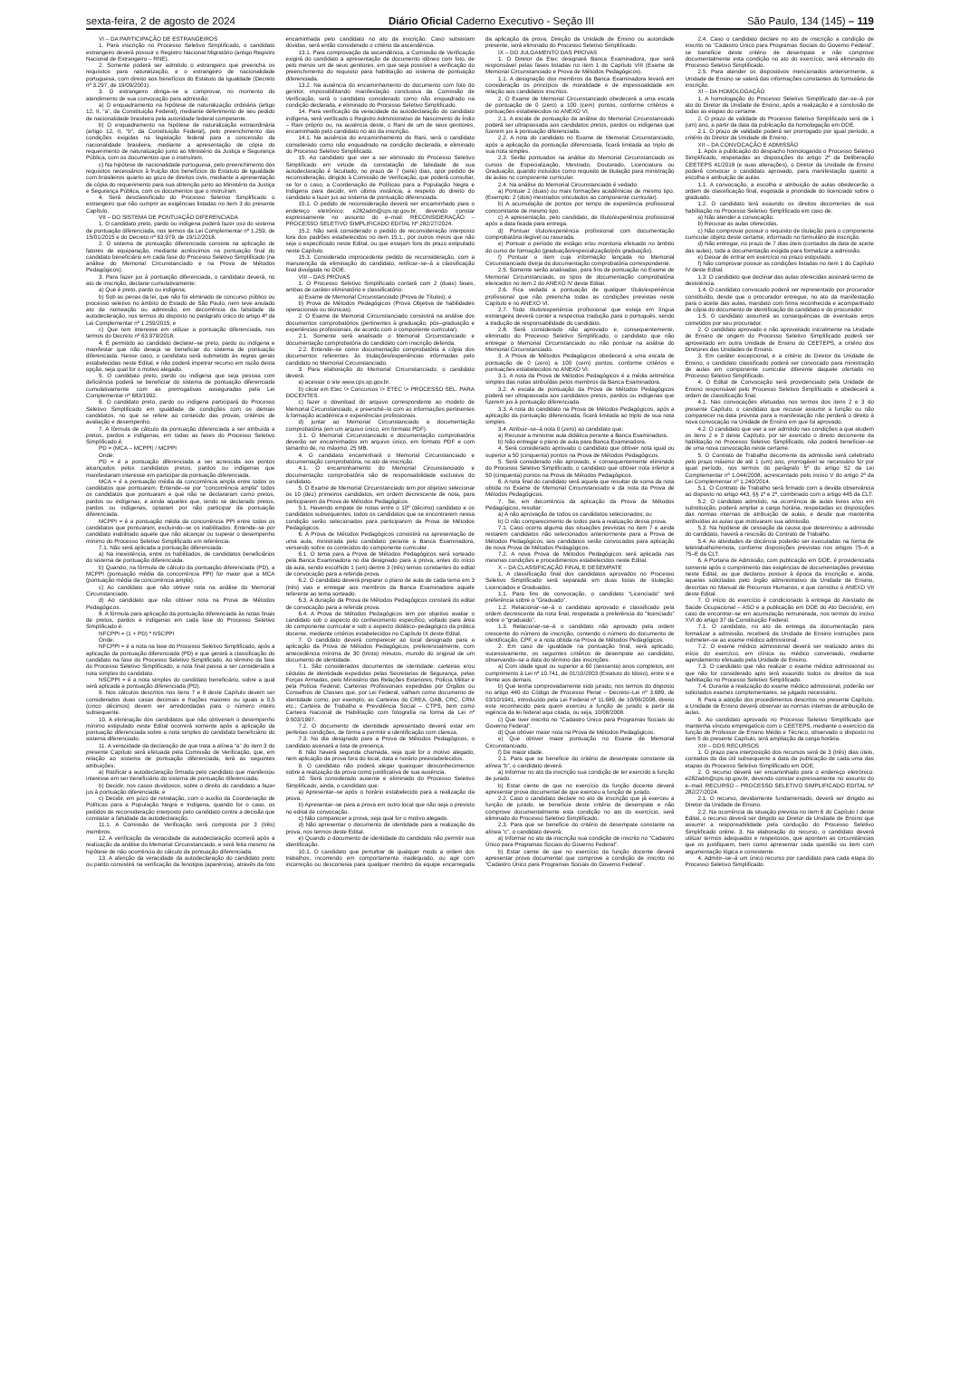sexta-feira, 2 de agosto de 2024 Diário Oficial Caderno Executivo - Seção III São Paulo, 134 (145) – 119
VI – DA PARTICIPAÇÃO DE ESTRANGEIROS
1. Para inscrição no Processo Seletivo Simplificado, o candidato estrangeiro deverá possuir o Registro Nacional Migratório (antigo Registro Nacional de Estrangeiro – RNE).
2. Somente poderá ser admitido o estrangeiro que preencha os requisitos para naturalização, e o estrangeiro de nacionalidade portuguesa, com direito aos benefícios do Estatuto da Igualdade (Decreto nº 3.297, de 19/09/2001).
3. O estrangeiro obriga–se a comprovar, no momento do atendimento de sua convocação para admissão:
a) O enquadramento na hipótese de naturalização ordinária (artigo 12, II, “a”, da Constituição Federal), mediante deferimento de seu pedido de nacionalidade brasileira pela autoridade federal competente.
b) O enquadramento na hipótese de naturalização extraordinária (artigo 12, II, “b”, da Constituição Federal), pelo preenchimento das condições exigidas na legislação federal para a concessão da nacionalidade brasileira, mediante a apresentação de cópia do requerimento de naturalização junto ao Ministério da Justiça e Segurança Pública, com os documentos que o instruíram.
c) Na hipótese de nacionalidade portuguesa, pelo preenchimento dos requisitos necessários à fruição dos benefícios do Estatuto de Igualdade com brasileiros quanto ao gozo de direitos civis, mediante a apresentação de cópia do requerimento para sua obtenção junto ao Ministério da Justiça e Segurança Pública, com os documentos que o instruíram.
4. Será desclassificado do Processo Seletivo Simplificado o estrangeiro que não cumprir as exigências listadas no item 3 do presente Capítulo.
VII – DO SISTEMA DE PONTUAÇÃO DIFERENCIADA
1. O candidato preto, pardo ou indígena poderá fazer uso do sistema de pontuação diferenciada, nos termos da Lei Complementar nº 1.259, de 15/01/2015 e do Decreto nº 63.979, de 19/12/2018.
2. O sistema de pontuação diferenciada consiste na aplicação de fatores de equiparação, mediante acréscimos na pontuação final do candidato beneficiário em cada fase do Processo Seletivo Simplificado (na análise do Memorial Circunstanciado e na Prova de Métodos Pedagógicos).
3. Para fazer jus à pontuação diferenciada, o candidato deverá, no ato de inscrição, declarar cumulativamente:
a) Que é preto, pardo ou indígena;
b) Sob as penas da lei, que não foi eliminado de concurso público ou processo seletivo no âmbito do Estado de São Paulo, nem teve anulado ato de nomeação ou admissão, em decorrência da falsidade da autodeclaração, nos termos do disposto no parágrafo único do artigo 4º da Lei Complementar nº 1.259/2015; e
c) Que tem interesse em utilizar a pontuação diferenciada, nos termos do Decreto nº 63.979/2018.
4. É permitido ao candidato declarar–se preto, pardo ou indígena e manifestar que não deseja se beneficiar do sistema de pontuação diferenciada. Nesse caso, o candidato será submetido às regras gerais estabelecidas neste Edital, e não poderá impetrar recurso em razão desta opção, seja qual for o motivo alegado.
5. O candidato preto, pardo ou indígena que seja pessoa com deficiência poderá se beneficiar do sistema de pontuação diferenciada cumulativamente com as prerrogativas asseguradas pela Lei Complementar nº 683/1992.
6. O candidato preto, pardo ou indígena participará do Processo Seletivo Simplificado em igualdade de condições com os demais candidatos, no que se refere ao conteúdo das provas, critérios de avaliação e desempenho.
7. A fórmula de cálculo da pontuação diferenciada a ser atribuída a pretos, pardos e indígenas, em todas as fases do Processo Seletivo Simplificado é:
PD = (MCA – MCPPI) / MCPPI
Onde:
PD = é a pontuação diferenciada a ser acrescida aos pontos alcançados pelos candidatos pretos, pardos ou indígenas que manifestaram interesse em participar da pontuação diferenciada.
MCA = é a pontuação média da concorrência ampla entre todos os candidatos que pontuaram. Entende–se por “concorrência ampla” todos os candidatos que pontuaram e que não se declararam como pretos, pardos ou indígenas, e ainda aqueles que, tendo se declarado pretos, pardos ou indígenas, optaram por não participar da pontuação diferenciada.
MCPPI = é a pontuação média da concorrência PPI entre todos os candidatos que pontuaram, excluindo–se os inabilitados. Entende–se por candidato inabilitado aquele que não alcançar ou superar o desempenho mínimo do Processo Seletivo Simplificado em referência.
7.1. Não será aplicada a pontuação diferenciada:
a) Na inexistência, entre os habilitados, de candidatos beneficiários do sistema de pontuação diferenciada.
b) Quando, na fórmula de cálculo da pontuação diferenciada (PD), a MCPPI (pontuação média da concorrência PPI) for maior que a MCA (pontuação média da concorrência ampla).
c) Ao candidato que não obtiver nota na análise do Memorial Circunstanciado.
d) Ao candidato que não obtiver nota na Prova de Métodos Pedagógicos.
8. A fórmula para aplicação da pontuação diferenciada às notas finais de pretos, pardos e indígenas em cada fase do Processo Seletivo Simplificado é:
NFCPPI = (1 + PD) * NSCPPI
Onde:
NFCPPI = é a nota na fase do Processo Seletivo Simplificado, após a aplicação da pontuação diferenciada (PD) e que gerará a classificação do candidato na fase do Processo Seletivo Simplificado. Ao término da fase do Processo Seletivo Simplificado, a nota final passa a ser considerada a nota simples do candidato.
NSCPPI = é a nota simples do candidato beneficiário, sobre a qual será aplicada a pontuação diferenciada (PD).
9. Nos cálculos descritos nos itens 7 e 8 deste Capítulo devem ser considerados duas casas decimais e frações maiores ou iguais a 0,5 (cinco décimos) devem ser arredondadas para o número inteiro subsequente.
10. A eliminação dos candidatos que não obtiveram o desempenho mínimo estipulado neste Edital ocorrerá somente após a aplicação da pontuação diferenciada sobre a nota simples do candidato beneficiário do sistema diferenciado.
11. A veracidade da declaração de que trata a alínea “a” do item 3 do presente Capítulo será efetuada pela Comissão de Verificação, que, em relação ao sistema de pontuação diferenciada, terá as seguintes atribuições:
a) Ratificar a autodeclaração firmada pelo candidato que manifestou interesse em ser beneficiário do sistema de pontuação diferenciada;
b) Decidir, nos casos duvidosos, sobre o direito do candidato a fazer jus à pontuação diferenciada; e
c) Decidir, em juízo de retratação, com o auxílio da Coordenação de Políticas para a População Negra e Indígena, quando for o caso, os pedidos de reconsideração interposto pelo candidato contra a decisão que constatar a falsidade da autodeclaração.
11.1. A Comissão de Verificação será composta por 3 (três) membros.
12. A verificação da veracidade da autodeclaração ocorrerá após a realização da análise do Memorial Circunstanciado, e será feita mesmo na hipótese de não ocorrência do cálculo da pontuação diferenciada.
13. A aferição da veracidade da autodeclaração do candidato preto ou pardo consistirá na verificação da fenotipia (aparência), através da foto encaminhada pelo candidato no ato da inscrição. Caso subsistam dúvidas, será então considerado o critério da ascendência.
13.1. Para comprovação da ascendência, a Comissão de Verificação exigirá do candidato a apresentação de documento idôneo com foto, de pelo menos um de seus genitores, em que seja possível a verificação do preenchimento do requisito para habilitação ao sistema de pontuação diferenciada.
13.2. Na ausência do encaminhamento do documento com foto do genitor, impossibilitando manifestação conclusiva da Comissão de Verificação, será o candidato considerado como não enquadrado na condição declarada, e eliminado do Processo Seletivo Simplificado.
14. Para verificação da veracidade da autodeclaração do candidato indígena, será verificado o Registro Administrativo de Nascimento do Índio – Rani próprio ou, na ausência deste, o Rani de um de seus genitores, encaminhado pelo candidato no ato da inscrição.
14.1. Na ausência do encaminhamento do Rani, será o candidato considerado como não enquadrado na condição declarada, e eliminado do Processo Seletivo Simplificado.
15. Ao candidato que vier a ser eliminado do Processo Seletivo Simplificado em virtude da constatação de falsidade de sua autodeclaração é facultado, no prazo de 7 (sete) dias, opor pedido de reconsideração, dirigido à Comissão de Verificação, que poderá consultar, se for o caso, a Coordenação de Políticas para a População Negra e Indígena para decidir, em última instância, a respeito do direito do candidato a fazer jus ao sistema de pontuação diferenciada.
15.1. O pedido de reconsideração deverá ser encaminhado para o endereço eletrônico: e282adm@cps.sp.gov.br, devendo constar expressamente no assunto do e–mail: RECONSIDERAÇÃO – PROCESSO SELETIVO SIMPLIFICADO EDITAL Nº 282/27/2024.
15.2. Não será considerado o pedido de reconsideração interposto fora dos padrões estabelecidos no item 15.1., por outros meios que não seja o especificado neste Edital, ou que estejam fora do prazo estipulado neste Capítulo.
15.3. Considerado improcedente pedido de reconsideração, com a manutenção da eliminação do candidato, retificar–se–á a classificação final divulgada no DOE.
VIII – DAS PROVAS
1. O Processo Seletivo Simplificado contará com 2 (duas) fases, ambas de caráter eliminatório e classificatório:
a) Exame de Memorial Circunstanciado (Prova de Títulos); e
b) Prova de Métodos Pedagógicos (Prova Objetiva de habilidades operacionais ou técnicas).
2. O Exame de Memorial Circunstanciado consistirá na análise dos documentos comprobatórios (pertinentes à graduação, pós–graduação e experiências profissionais, de acordo com o componente curricular).
2.1. Somente será analisado o Memorial Circunstanciado e documentação comprobatória do candidato com inscrição deferida.
2.2. Entende–se como documentação comprobatória a cópia dos documentos referentes às titulações/experiências informadas pelo candidato no Memorial Circunstanciado.
3. Para elaboração do Memorial Circunstanciado, o candidato deverá:
a) acessar o site www.cps.sp.gov.br.
b) clicar em Etec \> Concursos \> ETEC \> PROCESSO SEL. PARA DOCENTES.
c) fazer o download do arquivo correspondente ao modelo de Memorial Circunstanciado, e preenchê–lo com as informações pertinentes à formação acadêmica e experiências profissionais.
d) juntar ao Memorial Circunstanciado a documentação comprobatória (em um arquivo único, em formato PDF).
3.1. O Memorial Circunstanciado e documentação comprobatória deverão ser encaminhados em arquivo único, em formato PDF e com tamanho de, no máximo, 25 MB.
4. O candidato encaminhará o Memorial Circunstanciado e documentação comprobatória, no ato da inscrição.
4.1. O encaminhamento do Memorial Circunstanciado e documentação comprobatória são de responsabilidade exclusiva do candidato.
5. O Exame de Memorial Circunstanciado tem por objetivo selecionar os 10 (dez) primeiros candidatos, em ordem decrescente de nota, para participarem da Prova de Métodos Pedagógicos.
5.1. Havendo empate de notas entre o 10º (décimo) candidato e os candidatos subsequentes, todos os candidatos que se encontrarem nessa condição serão selecionados para participarem da Prova de Métodos Pedagógicos.
6. A Prova de Métodos Pedagógicos consistirá na apresentação de uma aula, ministrada pelo candidato perante a Banca Examinadora, versando sobre os conteúdos do componente curricular.
6.1. O tema para a Prova de Métodos Pedagógicos será sorteado pela Banca Examinadora no dia designado para a prova, antes do início da aula, sendo escolhido 1 (um) dentre 3 (três) temas constantes do edital de convocação para a referida prova.
6.2. O candidato deverá preparar o plano de aula de cada tema em 3 (três) vias e entregar aos membros da Banca Examinadora aquele referente ao tema sorteado.
6.3. A duração da Prova de Métodos Pedagógicos constará do edital de convocação para a referida prova.
6.4. A Prova de Métodos Pedagógicos tem por objetivo avaliar o candidato sob o aspecto do conhecimento específico, voltado para área do componente curricular e sob o aspecto didático–pedagógico da prática docente, mediante critérios estabelecidos no Capítulo IX deste Edital.
7. O candidato deverá comparecer ao local designado para a aplicação da Prova de Métodos Pedagógicos, preferencialmente, com antecedência mínima de 30 (trinta) minutos, munido do original de um documento de identidade.
7.1. São considerados documentos de identidade: carteiras e/ou cédulas de identidade expedidas pelas Secretarias de Segurança, pelas Forças Armadas, pelo Ministério das Relações Exteriores, Polícia Militar e pela Polícia Federal; Carteiras Profissionais expedidas por Órgãos ou Conselhos de Classes que, por Lei Federal, valham como documento de identidade como, por exemplo, as Carteiras do CREA, OAB, CRC, CRM etc.; Carteira de Trabalho e Previdência Social – CTPS, bem como Carteira Nacional de Habilitação com fotografia na forma da Lei nº 9.503/1997.
7.2. O documento de identidade apresentado deverá estar em perfeitas condições, de forma a permitir a identificação com clareza.
7.3. No dia designado para a Prova de Métodos Pedagógicos, o candidato assinará a lista de presença.
8. Não haverá segunda chamada, seja qual for o motivo alegado, nem aplicação da prova fora do local, data e horário preestabelecidos.
9. O candidato não poderá alegar quaisquer desconhecimentos sobre a realização da prova como justificativa de sua ausência.
10. Será considerado ausente e eliminado do Processo Seletivo Simplificado, ainda, o candidato que:
a) Apresentar–se após o horário estabelecido para a realização da prova.
b) Apresentar–se para a prova em outro local que não seja o previsto no edital de convocação.
c) Não comparecer a prova, seja qual for o motivo alegado.
d) Não apresentar o documento de identidade para a realização da prova, nos termos deste Edital.
e) Quando o documento de identidade do candidato não permitir sua identificação.
10.1. O candidato que perturbar de qualquer modo a ordem dos trabalhos, incorrendo em comportamento inadequado, ou agir com incorreção ou descortesia para qualquer membro da equipe encarregada da aplicação da prova, Direção da Unidade de Ensino ou autoridade presente, será eliminado do Processo Seletivo Simplificado.
IX – DO JULGAMENTO DAS PROVAS
1. O Diretor da Etec designará Banca Examinadora, que será responsável pelas fases listadas no item 1 do Capítulo VIII (Exame de Memorial Circunstanciado e Prova de Métodos Pedagógicos).
1.1. A designação dos membros da Banca Examinadora levará em consideração os princípios de moralidade e de impessoalidade em relação aos candidatos inscritos.
2. O Exame de Memorial Circunstanciado obedecerá a uma escala de pontuação de 0 (zero) a 100 (cem) pontos, conforme critérios e pontuações estabelecidos no ANEXO VI.
2.1. A escala de pontuação da análise do Memorial Circunstanciado poderá ser ultrapassada aos candidatos pretos, pardos ou indígenas que fizerem jus à pontuação diferenciada.
2.2. A nota do candidato no Exame de Memorial Circunstanciado, após a aplicação da pontuação diferenciada, ficará limitada ao triplo de sua nota simples.
2.3. Serão pontuados na análise do Memorial Circunstanciado os cursos de Especialização, Mestrado, Doutorado, Licenciatura ou Graduação, quando incluídos como requisito de titulação para ministração de aulas no componente curricular.
2.4. Na análise do Memorial Circunstanciado é vedado:
a) Pontuar 2 (duas) ou mais formações acadêmicas de mesmo tipo. (Exemplo: 2 (dois) mestrados vinculados ao componente curricular).
b) A acumulação de pontos por tempo de experiência profissional concomitante de mesmo tipo.
c) A apresentação, pelo candidato, de título/experiência profissional após a data fixada para entrega.
d) Pontuar título/experiência profissional com documentação comprobatória ilegível ou rasurada.
e) Pontuar o período de estágio e/ou monitoria efetuado no âmbito do curso de formação (graduação/especialização/pós graduação).
f) Pontuar o item cuja informação lançada no Memorial Circunstanciado divirja da documentação comprobatória correspondente.
2.5. Somente serão analisadas, para fins de pontuação no Exame de Memorial Circunstanciado, os tipos de documentação comprobatória elencados no item 2 do ANEXO IV deste Edital.
2.6. Fica vedada a pontuação de qualquer título/experiência profissional que não preencha todas as condições previstas neste Capítulo e no ANEXO VI.
2.7. Todo título/experiência profissional que esteja em língua estrangeira deverá conter a respectiva tradução para o português, sendo a tradução de responsabilidade do candidato.
2.8. Será considerado não aprovado e, consequentemente, eliminado do Processo Seletivo Simplificado, o candidato que não entregar o Memorial Circunstanciado ou não pontuar na análise do Memorial Circunstanciado.
3. A Prova de Métodos Pedagógicos obedecerá a uma escala de pontuação de 0 (zero) a 100 (cem) pontos, conforme critérios e pontuações estabelecidos no ANEXO VI.
3.1. A nota da Prova de Métodos Pedagógicos é a média aritmética simples das notas atribuídas pelos membros da Banca Examinadora.
3.2. A escala de pontuação da Prova de Métodos Pedagógicos poderá ser ultrapassada aos candidatos pretos, pardos ou indígenas que fizerem jus à pontuação diferenciada.
3.3. A nota do candidato na Prova de Métodos Pedagógicos, após a aplicação da pontuação diferenciada, ficará limitada ao triplo de sua nota simples.
3.4. Atribuir–se–á nota 0 (zero) ao candidato que:
a) Recusar a ministrar aula didática perante a Banca Examinadora.
b) Não entregar o plano de aula para Banca Examinadora.
4. Será considerado aprovado o candidato que obtiver nota igual ou superior a 50 (cinquenta) pontos na Prova de Métodos Pedagógicos.
5. Será considerado não aprovado, e consequentemente eliminado do Processo Seletivo Simplificado, o candidato que obtiver nota inferior a 50 (cinquenta) pontos na Prova de Métodos Pedagógicos.
6. A nota final do candidato será aquela que resultar da soma da nota obtida no Exame de Memorial Circunstanciado e da nota da Prova de Métodos Pedagógicos.
7. Se, em decorrência da aplicação da Prova de Métodos Pedagógicos, resultar:
a) A não aprovação de todos os candidatos selecionados; ou
b) O não comparecimento de todos para a realização dessa prova.
7.1. Caso ocorra alguma das situações previstas no item 7 e ainda restarem candidatos não selecionados anteriormente para a Prova de Métodos Pedagógicos, tais candidatos serão convocados para aplicação de nova Prova de Métodos Pedagógicos.
7.2. A nova Prova de Métodos Pedagógicos será aplicada nas mesmas condições e procedimentos estabelecidos neste Edital.
X – DA CLASSIFICAÇÃO FINAL E DESEMPATE
1. A classificação final dos candidatos aprovados no Processo Seletivo Simplificado será separada em duas listas de titulação: Licenciados e Graduados.
1.1. Para fins de convocação, o candidato “Licenciado” terá preferência sobre o “Graduado”.
1.2. Relacionar–se–á o candidato aprovado e classificado pela ordem decrescente da nota final, respeitada a preferência do “licenciado” sobre o “graduado”.
1.3. Relacionar–se–á o candidato não aprovado pela ordem crescente do número de inscrição, contendo o número do documento de identificação, CPF, e a nota obtida na Prova de Métodos Pedagógicos.
2. Em caso de igualdade na pontuação final, será aplicado, sucessivamente, os seguintes critérios de desempate ao candidato, observando–se a data do término das inscrições:
a) Com idade igual ou superior a 60 (sessenta) anos completos, em cumprimento à Lei nº 10.741, de 01/10/2003 (Estatuto do Idoso), entre si e frente aos demais.
b) Que tenha comprovadamente sido jurado, nos termos do disposto no artigo 440 do Código de Processo Penal – Decreto–Lei nº 3.689, de 03/10/1941, introduzido pela Lei Federal nº 11.689, de 10/06/2008, direito este reconhecido para quem exerceu a função de jurado a partir da vigência da lei federal aqui citada, ou seja, 10/08/2008.
c) Que tiver inscrito no “Cadastro Único para Programas Sociais do Governo Federal”.
d) Que obtiver maior nota na Prova de Métodos Pedagógicos.
e) Que obtiver maior pontuação no Exame de Memorial Circunstanciado.
f) De maior idade.
2.1. Para que se beneficie do critério de desempate constante da alínea “b”, o candidato deverá:
a) Informar no ato da inscrição sua condição de ter exercido a função de jurado.
b) Estar ciente de que no exercício da função docente deverá apresentar prova documental de que exerceu a função de jurado.
2.2. Caso o candidato declare no ato de inscrição que já exerceu a função de jurado, se beneficie deste critério de desempate e não comprove documentalmente esta condição no ato do exercício, será eliminado do Processo Seletivo Simplificado.
2.3. Para que se beneficie do critério de desempate constante na alínea “c”, o candidato deverá:
a) Informar no ato da inscrição sua condição de inscrito no “Cadastro Único para Programas Sociais do Governo Federal”.
b) Estar ciente de que no exercício da função docente deverá apresentar prova documental que comprove a condição de inscrito no “Cadastro Único para Programas Sociais do Governo Federal”.
2.4. Caso o candidato declare no ato de inscrição a condição de inscrito no “Cadastro Único para Programas Sociais do Governo Federal”, se beneficie deste critério de desempate e não comprove documentalmente esta condição no ato do exercício, será eliminado do Processo Seletivo Simplificado.
2.5. Para atender os dispositivos mencionados anteriormente, a Unidade de Ensino se valerá das informações constantes do formulário de inscrição.
XI – DA HOMOLOGAÇÃO
1. A homologação do Processo Seletivo Simplificado dar–se–á por ato do Diretor da Unidade de Ensino, após a realização e a conclusão de todas as etapas do certame.
2. O prazo de validade do Processo Seletivo Simplificado será de 1 (um) ano, a partir da data da publicação da homologação em DOE.
2.1. O prazo de validade poderá ser prorrogado por igual período, a critério do Diretor da Unidade de Ensino.
XII – DA CONVOCAÇÃO E ADMISSÃO
1. Após a publicação do despacho homologando o Processo Seletivo Simplificado, respeitadas as disposições do artigo 2º da Deliberação CEETEPS 41/2018 (e suas alterações), o Diretor da Unidade de Ensino poderá convocar o candidato aprovado, para manifestação quanto a escolha e atribuição de aulas.
1.1. A convocação, a escolha e atribuição de aulas obedecerão a ordem de classificação final, esgotada a prioridade do licenciado sobre o graduado.
1.2. O candidato terá exaurido os direitos decorrentes de sua habilitação no Processo Seletivo Simplificado em caso de:
a) Não atender a convocação.
b) Recusar as aulas oferecidas.
c) Não comprovar possuir o requisito de titulação para o componente curricular objeto deste certame, informado no formulário de inscrição.
d) Não entregar, no prazo de 7 dias úteis (contados da data de aceite das aulas), toda a documentação exigida para formalizar a admissão.
e) Deixar de entrar em exercício no prazo estipulado.
f) Não comprovar possuir as condições listadas no item 1 do Capítulo IV deste Edital.
1.3. O candidato que declinar das aulas oferecidas assinará termo de desistência.
1.4. O candidato convocado poderá ser representado por procurador constituído, desde que o procurador entregue, no ato da manifestação para o aceite das aulas, mandato com firma reconhecida e acompanhado de cópia do documento de identificação do candidato e do procurador.
1.5. O candidato assumirá as consequências de eventuais erros cometidos por seu procurador.
2. O candidato aprovado e não aproveitado inicialmente na Unidade de Ensino de origem do Processo Seletivo Simplificado poderá ser aproveitado em outra Unidade de Ensino do CEETEPS, a critério dos Diretores das Unidades de Ensino.
3. Em caráter excepcional, e a critério do Diretor da Unidade de Ensino, o candidato classificado poderá ser convocado para ministração de aulas em componente curricular diferente daquele ofertado no Processo Seletivo Simplificado.
4. O Edital de Convocação será providenciado pela Unidade de Ensino responsável pelo Processo Seletivo Simplificado e obedecerá a ordem de classificação final.
4.1. Nas convocações efetuadas nos termos dos itens 2 e 3 do presente Capítulo, o candidato que recusar assumir a função ou não comparecer na data prevista para a manifestação não perderá o direito à nova convocação na Unidade de Ensino em que foi aprovado.
4.2. O candidato que vier a ser admitido nas condições a que aludem os itens 2 e 3 deste Capítulo, por ter exercido o direito decorrente da habilitação no Processo Seletivo Simplificado, não poderá beneficiar–se de uma nova convocação neste certame.
5. O Contrato de Trabalho decorrente da admissão será celebrado pelo prazo máximo de até 1 (um) ano, prorrogável se necessário for por igual período, nos termos do parágrafo 5º do artigo 52 da Lei Complementar nº 1.044/2008, acrescentado pelo inciso V do artigo 2º da Lei Complementar nº 1.240/2014.
5.1. O Contrato de Trabalho será firmado com a devida observância ao disposto no artigo 443, §§ 1º e 2º, combinado com o artigo 445 da CLT.
5.2. O candidato admitido, na ocorrência de aulas livres e/ou em substituição, poderá ampliar a carga horária, respeitadas as disposições das normas internas de atribuição de aulas, e desde que mantenha atribuídas as aulas que motivaram sua admissão.
5.3. Na hipótese de cessação da causa que determinou a admissão do candidato, haverá a rescisão do Contrato de Trabalho.
5.4. As atividades de docência poderão ser executadas na forma de teletrabalho/remota, conforme disposições previstas nos artigos 75–A a 75–E da CLT.
6. A Portaria de Admissão, com publicação em DOE, é providenciada somente após o cumprimento das exigências de documentações previstas neste Edital, as que declarou possuir à época da inscrição e, ainda, aquelas solicitadas pelo órgão administrativo da Unidade de Ensino, descritas no Manual de Recursos Humanos, e que constitui o ANEXO VII deste Edital.
7. O início do exercício é condicionado à entrega do Atestado de Saúde Ocupacional – ASO e a publicação em DOE do Ato Decisório, em caso de encontrar–se em acumulação remunerada, nos termos do inciso XVI do artigo 37 da Constituição Federal.
7.1. O candidato, no ato da entrega da documentação para formalizar a admissão, receberá da Unidade de Ensino instruções para submeter–se ao exame médico admissional.
7.2. O exame médico admissional deverá ser realizado antes do início do exercício, em clínica ou médico conveniado, mediante agendamento efetuado pela Unidade de Ensino.
7.3. O candidato que não realizar o exame médico admissional ou que não for considerado apto terá exaurido todos os direitos da sua habilitação no Processo Seletivo Simplificado.
7.4. Durante a realização do exame médico admissional, poderão ser solicitados exames complementares, se julgado necessário.
8. Para a adoção dos procedimentos descritos no presente Capítulo, a Unidade de Ensino deverá observar as normas internas de atribuição de aulas.
9. Ao candidato aprovado no Processo Seletivo Simplificado que mantenha vínculo empregatício com o CEETEPS, mediante o exercício da função de Professor de Ensino Médio e Técnico, observado o disposto no item 5 do presente Capítulo, terá ampliação da carga horária.
XIII – DOS RECURSOS
1. O prazo para interposição dos recursos será de 3 (três) dias úteis, contados do dia útil subsequente a data da publicação de cada uma das etapas do Processo Seletivo Simplificado em DOE.
2. O recurso deverá ser encaminhado para o endereço eletrônico: e282adm@cps.sp.gov.br, devendo constar expressamente no assunto do e–mail: RECURSO – PROCESSO SELETIVO SIMPLIFICADO EDITAL Nº 282/27/2024.
2.1. O recurso, devidamente fundamentado, deverá ser dirigido ao Diretor da Unidade de Ensino.
2.2. Na ocorrência da situação prevista no item 6 do Capítulo I deste Edital, o recurso deverá ser dirigido ao Diretor da Unidade de Ensino que assumir a responsabilidade pela condução do Processo Seletivo Simplificado online. 3. Na elaboração do recurso, o candidato deverá utilizar termos adequados e respeitosos, que apontem as circunstâncias que os justifiquem, bem como apresentar cada questão ou item com argumentação lógica e consistente.
4. Admitir–se–á um único recurso por candidato para cada etapa do Processo Seletivo Simplificado.